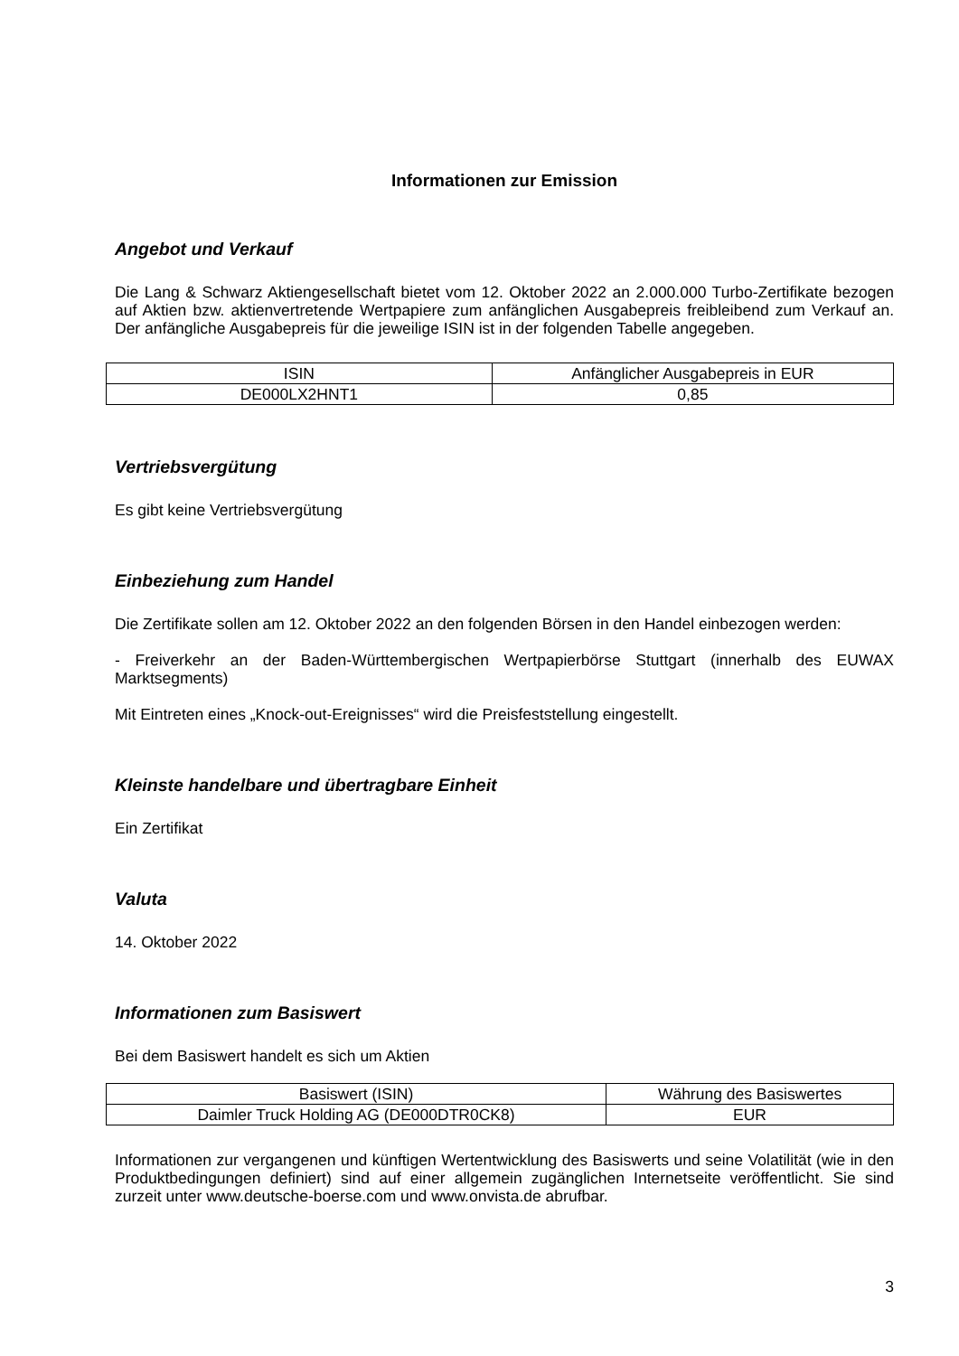Informationen zur Emission
Angebot und Verkauf
Die Lang & Schwarz Aktiengesellschaft bietet vom 12. Oktober 2022 an 2.000.000 Turbo-Zertifikate bezogen auf Aktien bzw. aktienvertretende Wertpapiere zum anfänglichen Ausgabepreis freibleibend zum Verkauf an. Der anfängliche Ausgabepreis für die jeweilige ISIN ist in der folgenden Tabelle angegeben.
| ISIN | Anfänglicher Ausgabepreis in EUR |
| --- | --- |
| DE000LX2HNT1 | 0,85 |
Vertriebsvergütung
Es gibt keine Vertriebsvergütung
Einbeziehung zum Handel
Die Zertifikate sollen am 12. Oktober 2022 an den folgenden Börsen in den Handel einbezogen werden:
- Freiverkehr an der Baden-Württembergischen Wertpapierbörse Stuttgart (innerhalb des EUWAX Marktsegments)
Mit Eintreten eines „Knock-out-Ereignisses“ wird die Preisfeststellung eingestellt.
Kleinste handelbare und übertragbare Einheit
Ein Zertifikat
Valuta
14. Oktober 2022
Informationen zum Basiswert
Bei dem Basiswert handelt es sich um Aktien
| Basiswert (ISIN) | Währung des Basiswertes |
| --- | --- |
| Daimler Truck Holding AG (DE000DTR0CK8) | EUR |
Informationen zur vergangenen und künftigen Wertentwicklung des Basiswerts und seine Volatilität (wie in den Produktbedingungen definiert) sind auf einer allgemein zugänglichen Internetseite veröffentlicht. Sie sind zurzeit unter www.deutsche-boerse.com und www.onvista.de abrufbar.
3